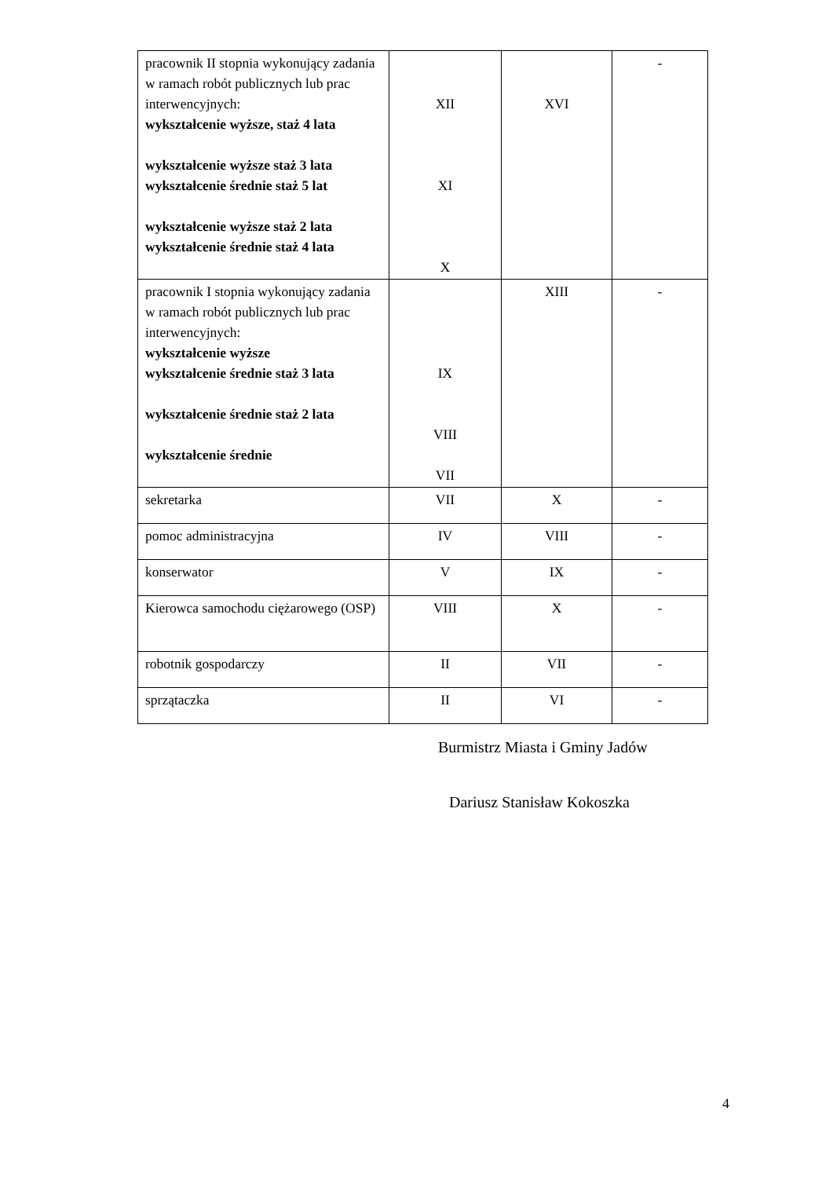| pracownik II stopnia wykonujący zadania w ramach robót publicznych lub prac interwencyjnych: wykształcenie wyższe, staż 4 lata wykształcenie wyższe staż 3 lata wykształcenie średnie staż 5 lat wykształcenie wyższe staż 2 lata wykształcenie średnie staż 4 lata | XII XI X | XVI | - |
| pracownik I stopnia wykonujący zadania w ramach robót publicznych lub prac interwencyjnych: wykształcenie wyższe wykształcenie średnie staż 3 lata wykształcenie średnie staż 2 lata wykształcenie średnie | IX VIII VII | XIII | - |
| sekretarka | VII | X | - |
| pomoc administracyjna | IV | VIII | - |
| konserwator | V | IX | - |
| Kierowca samochodu ciężarowego (OSP) | VIII | X | - |
| robotnik gospodarczy | II | VII | - |
| sprzątaczka | II | VI | - |
Burmistrz Miasta i Gminy Jadów
Dariusz Stanisław Kokoszka
4